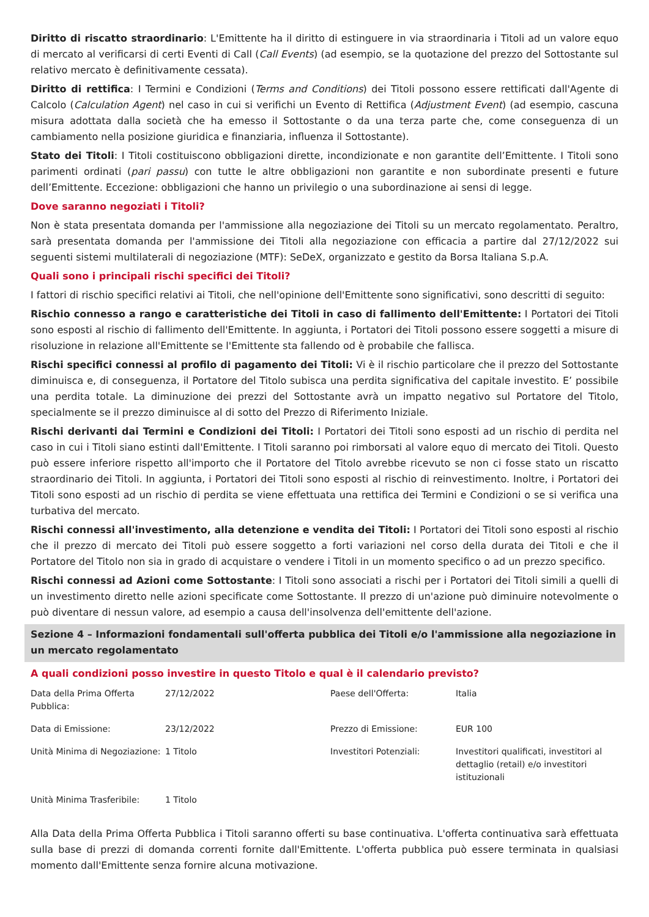Diritto di riscatto straordinario: L'Emittente ha il diritto di estinguere in via straordinaria i Titoli ad un valore equo di mercato al verificarsi di certi Eventi di Call (Call Events) (ad esempio, se la quotazione del prezzo del Sottostante sul relativo mercato è definitivamente cessata).
Diritto di rettifica: I Termini e Condizioni (Terms and Conditions) dei Titoli possono essere rettificati dall'Agente di Calcolo (Calculation Agent) nel caso in cui si verifichi un Evento di Rettifica (Adjustment Event) (ad esempio, cascuna misura adottata dalla società che ha emesso il Sottostante o da una terza parte che, come conseguenza di un cambiamento nella posizione giuridica e finanziaria, influenza il Sottostante).
Stato dei Titoli: I Titoli costituiscono obbligazioni dirette, incondizionate e non garantite dell’Emittente. I Titoli sono parimenti ordinati (pari passu) con tutte le altre obbligazioni non garantite e non subordinate presenti e future dell’Emittente. Eccezione: obbligazioni che hanno un privilegio o una subordinazione ai sensi di legge.
Dove saranno negoziati i Titoli?
Non è stata presentata domanda per l'ammissione alla negoziazione dei Titoli su un mercato regolamentato. Peraltro, sarà presentata domanda per l'ammissione dei Titoli alla negoziazione con efficacia a partire dal 27/12/2022 sui seguenti sistemi multilaterali di negoziazione (MTF): SeDeX, organizzato e gestito da Borsa Italiana S.p.A.
Quali sono i principali rischi specifici dei Titoli?
I fattori di rischio specifici relativi ai Titoli, che nell'opinione dell'Emittente sono significativi, sono descritti di seguito:
Rischio connesso a rango e caratteristiche dei Titoli in caso di fallimento dell'Emittente: I Portatori dei Titoli sono esposti al rischio di fallimento dell'Emittente. In aggiunta, i Portatori dei Titoli possono essere soggetti a misure di risoluzione in relazione all'Emittente se l'Emittente sta fallendo od è probabile che fallisca.
Rischi specifici connessi al profilo di pagamento dei Titoli: Vi è il rischio particolare che il prezzo del Sottostante diminuisca e, di conseguenza, il Portatore del Titolo subisca una perdita significativa del capitale investito. E’ possibile una perdita totale. La diminuzione dei prezzi del Sottostante avrà un impatto negativo sul Portatore del Titolo, specialmente se il prezzo diminuisce al di sotto del Prezzo di Riferimento Iniziale.
Rischi derivanti dai Termini e Condizioni dei Titoli: I Portatori dei Titoli sono esposti ad un rischio di perdita nel caso in cui i Titoli siano estinti dall'Emittente. I Titoli saranno poi rimborsati al valore equo di mercato dei Titoli. Questo può essere inferiore rispetto all'importo che il Portatore del Titolo avrebbe ricevuto se non ci fosse stato un riscatto straordinario dei Titoli. In aggiunta, i Portatori dei Titoli sono esposti al rischio di reinvestimento. Inoltre, i Portatori dei Titoli sono esposti ad un rischio di perdita se viene effettuata una rettifica dei Termini e Condizioni o se si verifica una turbativa del mercato.
Rischi connessi all'investimento, alla detenzione e vendita dei Titoli: I Portatori dei Titoli sono esposti al rischio che il prezzo di mercato dei Titoli può essere soggetto a forti variazioni nel corso della durata dei Titoli e che il Portatore del Titolo non sia in grado di acquistare o vendere i Titoli in un momento specifico o ad un prezzo specifico.
Rischi connessi ad Azioni come Sottostante: I Titoli sono associati a rischi per i Portatori dei Titoli simili a quelli di un investimento diretto nelle azioni specificate come Sottostante. Il prezzo di un'azione può diminuire notevolmente o può diventare di nessun valore, ad esempio a causa dell'insolvenza dell'emittente dell'azione.
Sezione 4 – Informazioni fondamentali sull'offerta pubblica dei Titoli e/o l'ammissione alla negoziazione in un mercato regolamentato
A quali condizioni posso investire in questo Titolo e qual è il calendario previsto?
| Data della Prima Offerta Pubblica: | 27/12/2022 | Paese dell'Offerta: | Italia |
| Data di Emissione: | 23/12/2022 | Prezzo di Emissione: | EUR 100 |
| Unità Minima di Negoziazione: | 1 Titolo | Investitori Potenziali: | Investitori qualificati, investitori al dettaglio (retail) e/o investitori istituzionali |
| Unità Minima Trasferibile: | 1 Titolo | | |
Alla Data della Prima Offerta Pubblica i Titoli saranno offerti su base continuativa. L'offerta continuativa sarà effettuata sulla base di prezzi di domanda correnti fornite dall'Emittente. L'offerta pubblica può essere terminata in qualsiasi momento dall'Emittente senza fornire alcuna motivazione.